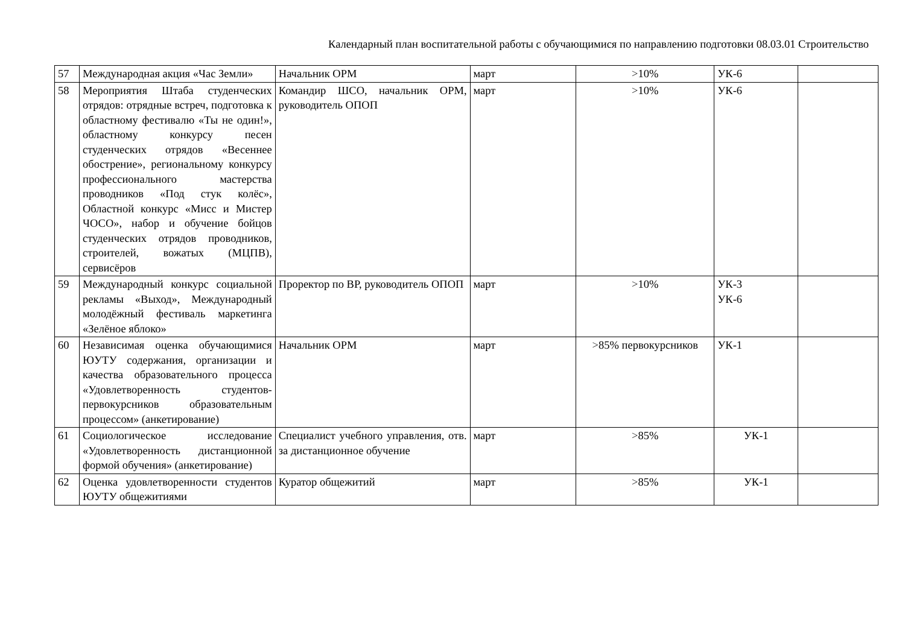Календарный план воспитательной работы с обучающимися по направлению подготовки 08.03.01 Строительство
| 57 | Международная акция «Час Земли» | Начальник ОРМ | март | >10% | УК-6 | |
| 58 | Мероприятия Штаба студенческих отрядов: отрядные встреч, подготовка к областному фестивалю «Ты не один!», областному конкурсу песен студенческих отрядов «Весеннее обострение», региональному конкурсу профессионального мастерства проводников «Под стук колёс», Областной конкурс «Мисс и Мистер ЧОСО», набор и обучение бойцов студенческих отрядов проводников, строителей, вожатых (МЦПВ), сервисёров | Командир ШСО, начальник ОРМ, руководитель ОПОП | март | >10% | УК-6 | |
| 59 | Международный конкурс социальной рекламы «Выход», Международный молодёжный фестиваль маркетинга «Зелёное яблоко» | Проректор по ВР, руководитель ОПОП | март | >10% | УК-3 УК-6 | |
| 60 | Независимая оценка обучающимися ЮУТУ содержания, организации и качества образовательного процесса «Удовлетворенность студентов-первокурсников образовательным процессом» (анкетирование) | Начальник ОРМ | март | >85% первокурсников | УК-1 | |
| 61 | Социологическое исследование «Удовлетворенность дистанционной формой обучения» (анкетирование) | Специалист учебного управления, отв. за дистанционное обучение | март | >85% | УК-1 | |
| 62 | Оценка удовлетворенности студентов ЮУТУ общежитиями | Куратор общежитий | март | >85% | УК-1 | |